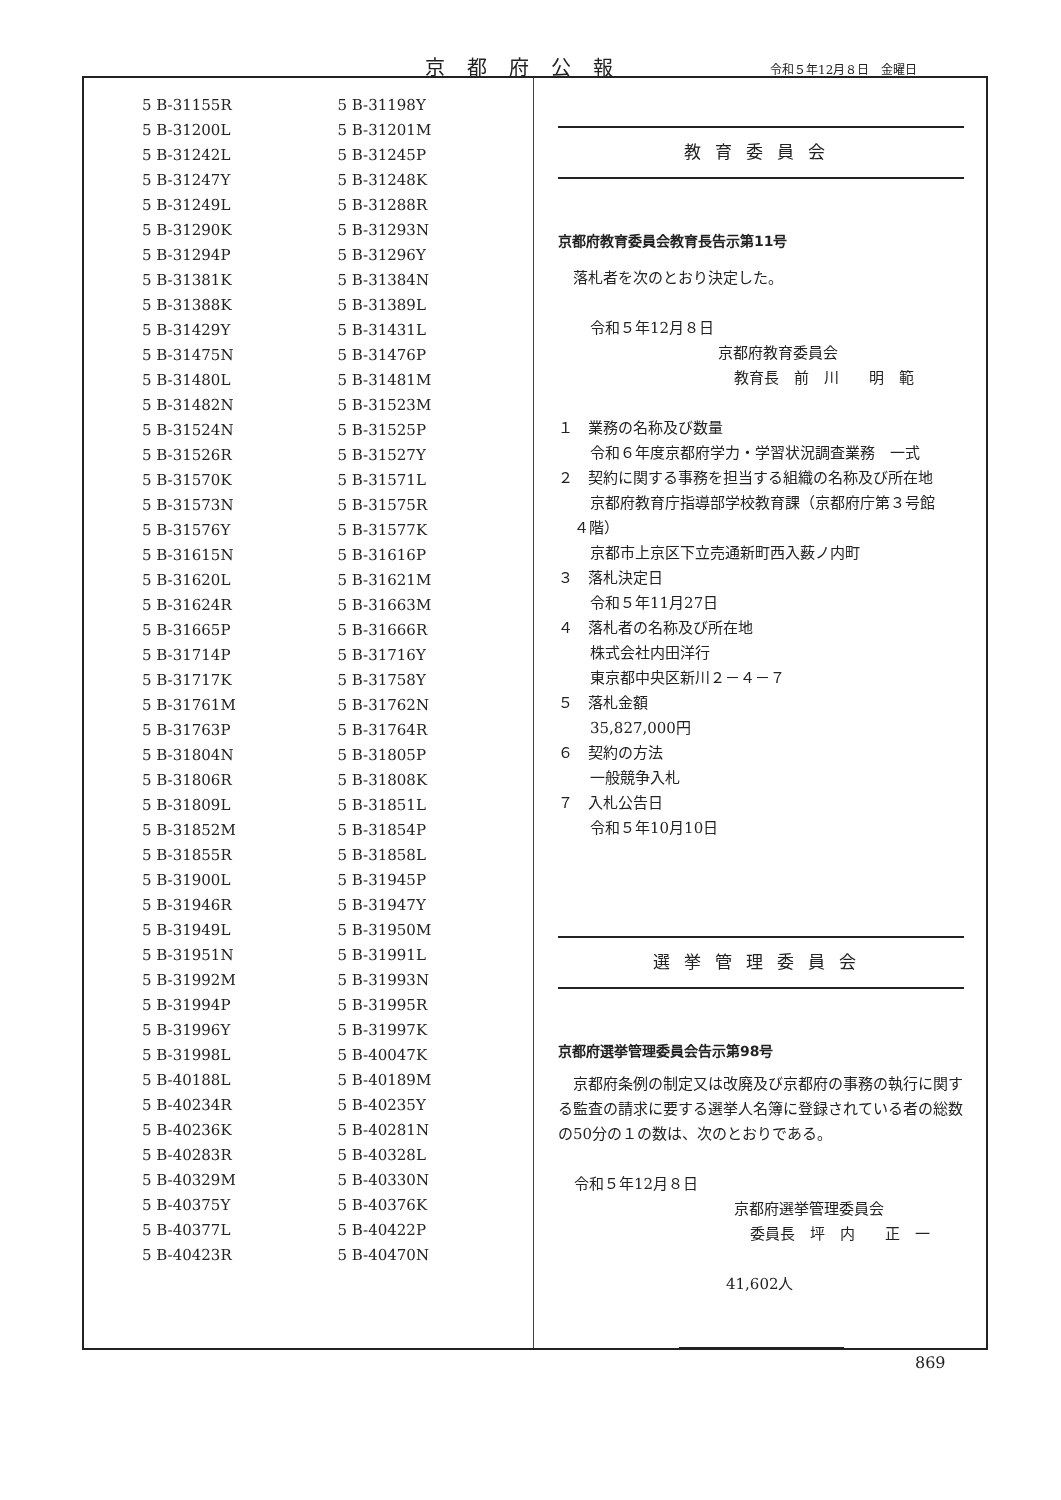京都府公報 令和５年12月８日　金曜日
| 5 B-31155R | 5 B-31198Y |
| 5 B-31200L | 5 B-31201M |
| 5 B-31242L | 5 B-31245P |
| 5 B-31247Y | 5 B-31248K |
| 5 B-31249L | 5 B-31288R |
| 5 B-31290K | 5 B-31293N |
| 5 B-31294P | 5 B-31296Y |
| 5 B-31381K | 5 B-31384N |
| 5 B-31388K | 5 B-31389L |
| 5 B-31429Y | 5 B-31431L |
| 5 B-31475N | 5 B-31476P |
| 5 B-31480L | 5 B-31481M |
| 5 B-31482N | 5 B-31523M |
| 5 B-31524N | 5 B-31525P |
| 5 B-31526R | 5 B-31527Y |
| 5 B-31570K | 5 B-31571L |
| 5 B-31573N | 5 B-31575R |
| 5 B-31576Y | 5 B-31577K |
| 5 B-31615N | 5 B-31616P |
| 5 B-31620L | 5 B-31621M |
| 5 B-31624R | 5 B-31663M |
| 5 B-31665P | 5 B-31666R |
| 5 B-31714P | 5 B-31716Y |
| 5 B-31717K | 5 B-31758Y |
| 5 B-31761M | 5 B-31762N |
| 5 B-31763P | 5 B-31764R |
| 5 B-31804N | 5 B-31805P |
| 5 B-31806R | 5 B-31808K |
| 5 B-31809L | 5 B-31851L |
| 5 B-31852M | 5 B-31854P |
| 5 B-31855R | 5 B-31858L |
| 5 B-31900L | 5 B-31945P |
| 5 B-31946R | 5 B-31947Y |
| 5 B-31949L | 5 B-31950M |
| 5 B-31951N | 5 B-31991L |
| 5 B-31992M | 5 B-31993N |
| 5 B-31994P | 5 B-31995R |
| 5 B-31996Y | 5 B-31997K |
| 5 B-31998L | 5 B-40047K |
| 5 B-40188L | 5 B-40189M |
| 5 B-40234R | 5 B-40235Y |
| 5 B-40236K | 5 B-40281N |
| 5 B-40283R | 5 B-40328L |
| 5 B-40329M | 5 B-40330N |
| 5 B-40375Y | 5 B-40376K |
| 5 B-40377L | 5 B-40422P |
| 5 B-40423R | 5 B-40470N |
教育委員会
京都府教育委員会教育長告示第11号
　落札者を次のとおり決定した。
令和５年12月８日
京都府教育委員会
教育長　前　川　　明　範
１　業務の名称及び数量
令和６年度京都府学力・学習状況調査業務　一式
２　契約に関する事務を担当する組織の名称及び所在地
京都府教育庁指導部学校教育課（京都府庁第３号館
４階）
京都市上京区下立売通新町西入薮ノ内町
３　落札決定日
令和５年11月27日
４　落札者の名称及び所在地
株式会社内田洋行
東京都中央区新川２－４－７
５　落札金額
35,827,000円
６　契約の方法
一般競争入札
７　入札公告日
令和５年10月10日
選挙管理委員会
京都府選挙管理委員会告示第98号
　京都府条例の制定又は改廃及び京都府の事務の執行に関する監査の請求に要する選挙人名簿に登録されている者の総数の50分の１の数は、次のとおりである。
令和５年12月８日
京都府選挙管理委員会
委員長　坪　内　　正　一
41,602人
869